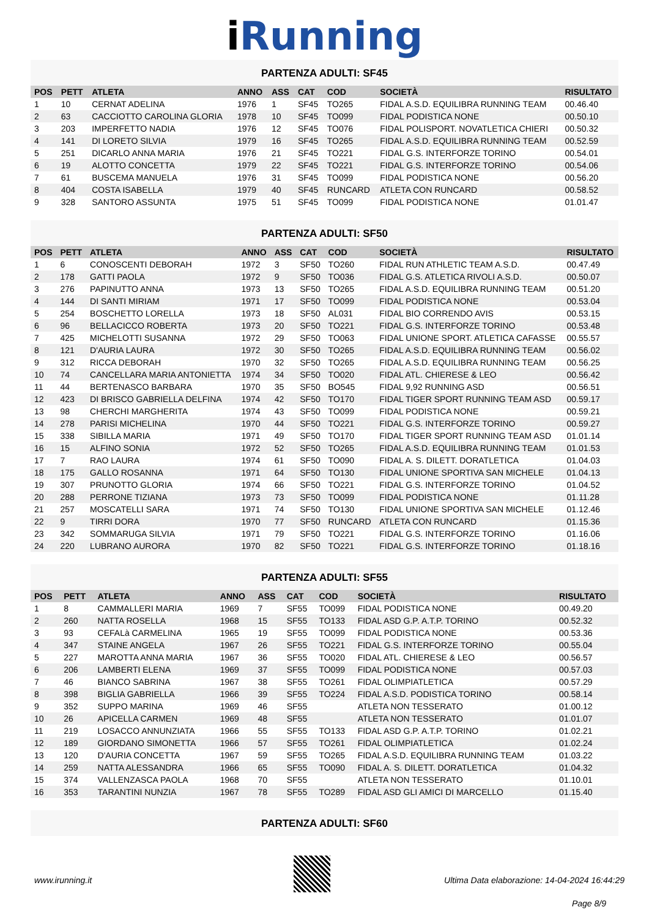i Running
PARTENZA ADULTI: SF45
| POS | PETT | ATLETA | ANNO | ASS | CAT | COD | SOCIETÀ | RISULTATO |
| --- | --- | --- | --- | --- | --- | --- | --- | --- |
| 1 | 10 | CERNAT ADELINA | 1976 | 1 | SF45 | TO265 | FIDAL A.S.D. EQUILIBRA RUNNING TEAM | 00.46.40 |
| 2 | 63 | CACCIOTTO CAROLINA GLORIA | 1978 | 10 | SF45 | TO099 | FIDAL PODISTICA NONE | 00.50.10 |
| 3 | 203 | IMPERFETTO NADIA | 1976 | 12 | SF45 | TO076 | FIDAL POLISPORT. NOVATLETICA CHIERI | 00.50.32 |
| 4 | 141 | DI LORETO SILVIA | 1979 | 16 | SF45 | TO265 | FIDAL A.S.D. EQUILIBRA RUNNING TEAM | 00.52.59 |
| 5 | 251 | DICARLO ANNA MARIA | 1976 | 21 | SF45 | TO221 | FIDAL G.S. INTERFORZE TORINO | 00.54.01 |
| 6 | 19 | ALOTTO CONCETTA | 1979 | 22 | SF45 | TO221 | FIDAL G.S. INTERFORZE TORINO | 00.54.06 |
| 7 | 61 | BUSCEMA MANUELA | 1976 | 31 | SF45 | TO099 | FIDAL PODISTICA NONE | 00.56.20 |
| 8 | 404 | COSTA ISABELLA | 1979 | 40 | SF45 | RUNCARD | ATLETA CON RUNCARD | 00.58.52 |
| 9 | 328 | SANTORO ASSUNTA | 1975 | 51 | SF45 | TO099 | FIDAL PODISTICA NONE | 01.01.47 |
PARTENZA ADULTI: SF50
| POS | PETT | ATLETA | ANNO | ASS | CAT | COD | SOCIETÀ | RISULTATO |
| --- | --- | --- | --- | --- | --- | --- | --- | --- |
| 1 | 6 | CONOSCENTI DEBORAH | 1972 | 3 | SF50 | TO260 | FIDAL RUN ATHLETIC TEAM A.S.D. | 00.47.49 |
| 2 | 178 | GATTI PAOLA | 1972 | 9 | SF50 | TO036 | FIDAL G.S. ATLETICA RIVOLI A.S.D. | 00.50.07 |
| 3 | 276 | PAPINUTTO ANNA | 1973 | 13 | SF50 | TO265 | FIDAL A.S.D. EQUILIBRA RUNNING TEAM | 00.51.20 |
| 4 | 144 | DI SANTI MIRIAM | 1971 | 17 | SF50 | TO099 | FIDAL PODISTICA NONE | 00.53.04 |
| 5 | 254 | BOSCHETTO LORELLA | 1973 | 18 | SF50 | AL031 | FIDAL BIO CORRENDO AVIS | 00.53.15 |
| 6 | 96 | BELLACICCO ROBERTA | 1973 | 20 | SF50 | TO221 | FIDAL G.S. INTERFORZE TORINO | 00.53.48 |
| 7 | 425 | MICHELOTTI SUSANNA | 1972 | 29 | SF50 | TO063 | FIDAL UNIONE SPORT. ATLETICA CAFASSE | 00.55.57 |
| 8 | 121 | D'AURIA LAURA | 1972 | 30 | SF50 | TO265 | FIDAL A.S.D. EQUILIBRA RUNNING TEAM | 00.56.02 |
| 9 | 312 | RICCA DEBORAH | 1970 | 32 | SF50 | TO265 | FIDAL A.S.D. EQUILIBRA RUNNING TEAM | 00.56.25 |
| 10 | 74 | CANCELLARA MARIA ANTONIETTA | 1974 | 34 | SF50 | TO020 | FIDAL ATL. CHIERESE & LEO | 00.56.42 |
| 11 | 44 | BERTENASCO BARBARA | 1970 | 35 | SF50 | BO545 | FIDAL 9,92 RUNNING ASD | 00.56.51 |
| 12 | 423 | DI BRISCO GABRIELLA DELFINA | 1974 | 42 | SF50 | TO170 | FIDAL TIGER SPORT RUNNING TEAM ASD | 00.59.17 |
| 13 | 98 | CHERCHI MARGHERITA | 1974 | 43 | SF50 | TO099 | FIDAL PODISTICA NONE | 00.59.21 |
| 14 | 278 | PARISI MICHELINA | 1970 | 44 | SF50 | TO221 | FIDAL G.S. INTERFORZE TORINO | 00.59.27 |
| 15 | 338 | SIBILLA MARIA | 1971 | 49 | SF50 | TO170 | FIDAL TIGER SPORT RUNNING TEAM ASD | 01.01.14 |
| 16 | 15 | ALFINO SONIA | 1972 | 52 | SF50 | TO265 | FIDAL A.S.D. EQUILIBRA RUNNING TEAM | 01.01.53 |
| 17 | 7 | RAO LAURA | 1974 | 61 | SF50 | TO090 | FIDAL A. S. DILETT. DORATLETICA | 01.04.03 |
| 18 | 175 | GALLO ROSANNA | 1971 | 64 | SF50 | TO130 | FIDAL UNIONE SPORTIVA SAN MICHELE | 01.04.13 |
| 19 | 307 | PRUNOTTO GLORIA | 1974 | 66 | SF50 | TO221 | FIDAL G.S. INTERFORZE TORINO | 01.04.52 |
| 20 | 288 | PERRONE TIZIANA | 1973 | 73 | SF50 | TO099 | FIDAL PODISTICA NONE | 01.11.28 |
| 21 | 257 | MOSCATELLI SARA | 1971 | 74 | SF50 | TO130 | FIDAL UNIONE SPORTIVA SAN MICHELE | 01.12.46 |
| 22 | 9 | TIRRI DORA | 1970 | 77 | SF50 | RUNCARD | ATLETA CON RUNCARD | 01.15.36 |
| 23 | 342 | SOMMARUGA SILVIA | 1971 | 79 | SF50 | TO221 | FIDAL G.S. INTERFORZE TORINO | 01.16.06 |
| 24 | 220 | LUBRANO AURORA | 1970 | 82 | SF50 | TO221 | FIDAL G.S. INTERFORZE TORINO | 01.18.16 |
PARTENZA ADULTI: SF55
| POS | PETT | ATLETA | ANNO | ASS | CAT | COD | SOCIETÀ | RISULTATO |
| --- | --- | --- | --- | --- | --- | --- | --- | --- |
| 1 | 8 | CAMMALLERI MARIA | 1969 | 7 | SF55 | TO099 | FIDAL PODISTICA NONE | 00.49.20 |
| 2 | 260 | NATTA ROSELLA | 1968 | 15 | SF55 | TO133 | FIDAL ASD G.P. A.T.P. TORINO | 00.52.32 |
| 3 | 93 | CEFALà CARMELINA | 1965 | 19 | SF55 | TO099 | FIDAL PODISTICA NONE | 00.53.36 |
| 4 | 347 | STAINE ANGELA | 1967 | 26 | SF55 | TO221 | FIDAL G.S. INTERFORZE TORINO | 00.55.04 |
| 5 | 227 | MAROTTA ANNA MARIA | 1967 | 36 | SF55 | TO020 | FIDAL ATL. CHIERESE & LEO | 00.56.57 |
| 6 | 206 | LAMBERTI ELENA | 1969 | 37 | SF55 | TO099 | FIDAL PODISTICA NONE | 00.57.03 |
| 7 | 46 | BIANCO SABRINA | 1967 | 38 | SF55 | TO261 | FIDAL OLIMPIATLETICA | 00.57.29 |
| 8 | 398 | BIGLIA GABRIELLA | 1966 | 39 | SF55 | TO224 | FIDAL A.S.D. PODISTICA TORINO | 00.58.14 |
| 9 | 352 | SUPPO MARINA | 1969 | 46 | SF55 | | ATLETA NON TESSERATO | 01.00.12 |
| 10 | 26 | APICELLA CARMEN | 1969 | 48 | SF55 | | ATLETA NON TESSERATO | 01.01.07 |
| 11 | 219 | LOSACCO ANNUNZIATA | 1966 | 55 | SF55 | TO133 | FIDAL ASD G.P. A.T.P. TORINO | 01.02.21 |
| 12 | 189 | GIORDANO SIMONETTA | 1966 | 57 | SF55 | TO261 | FIDAL OLIMPIATLETICA | 01.02.24 |
| 13 | 120 | D'AURIA CONCETTA | 1967 | 59 | SF55 | TO265 | FIDAL A.S.D. EQUILIBRA RUNNING TEAM | 01.03.22 |
| 14 | 259 | NATTA ALESSANDRA | 1966 | 65 | SF55 | TO090 | FIDAL A. S. DILETT. DORATLETICA | 01.04.32 |
| 15 | 374 | VALLENZASCA PAOLA | 1968 | 70 | SF55 | | ATLETA NON TESSERATO | 01.10.01 |
| 16 | 353 | TARANTINI NUNZIA | 1967 | 78 | SF55 | TO289 | FIDAL ASD GLI AMICI DI MARCELLO | 01.15.40 |
PARTENZA ADULTI: SF60
www.irunning.it Ultima Data elaborazione: 14-04-2024 16:44:29
Page 8/9